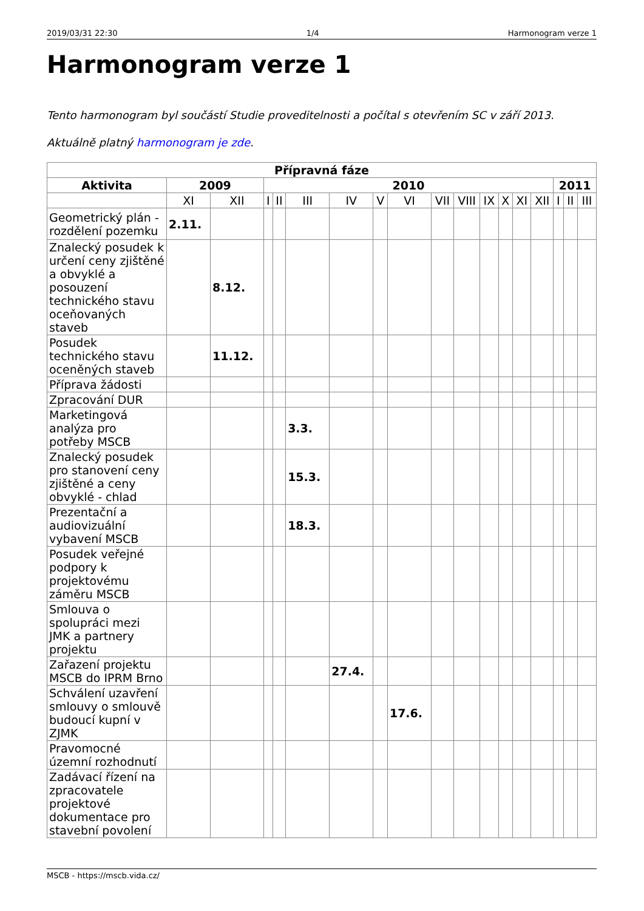2019/03/31 22:30 1/4 Harmonogram verze 1
Harmonogram verze 1
Tento harmonogram byl součástí Studie proveditelnosti a počítal s otevřením SC v září 2013.
Aktuálně platný harmonogram je zde.
| Přípravná fáze | | | | | | | | | | | | | | | | | |
| --- | --- | --- | --- | --- | --- | --- | --- | --- | --- | --- | --- | --- | --- | --- | --- | --- | --- |
| Aktivita | 2009 | | 2010 | | | | | | | | | | | | 2011 | | |
| | XI | XII | I | II | III | IV | V | VI | VII | VIII | IX | X | XI | XII | I | II | III |
| Geometrický plán - rozdělení pozemku | 2.11. | | | | | | | | | | | | | | | | |
| Znalecký posudek k určení ceny zjištěné a obvyklé a posouzení technického stavu oceňovaných staveb | | 8.12. | | | | | | | | | | | | | | | |
| Posudek technického stavu oceněných staveb | | 11.12. | | | | | | | | | | | | | | | |
| Příprava žádosti | | | | | | | | | | | | | | | | | |
| Zpracování DUR | | | | | | | | | | | | | | | | | |
| Marketingová analýza pro potřeby MSCB | | | | | 3.3. | | | | | | | | | | | | |
| Znalecký posudek pro stanovení ceny zjištěné a ceny obvyklé - chlad | | | | | 15.3. | | | | | | | | | | | | |
| Prezentační a audiovizuální vybavení MSCB | | | | | 18.3. | | | | | | | | | | | | |
| Posudek veřejné podpory k projektovému záměru MSCB | | | | | | | | | | | | | | | | | |
| Smlouva o spolupráci mezi JMK a partnery projektu | | | | | | | | | | | | | | | | | |
| Zařazení projektu MSCB do IPRM Brno | | | | | | 27.4. | | | | | | | | | | | |
| Schválení uzavření smlouvy o smlouvě budoucí kupní v ZJMK | | | | | | | | 17.6. | | | | | | | | | |
| Pravomocné územní rozhodnutí | | | | | | | | | | | | | | | | | |
| Zadávací řízení na zpracovatele projektové dokumentace pro stavební povolení | | | | | | | | | | | | | | | | | |
MSCB - https://mscb.vida.cz/